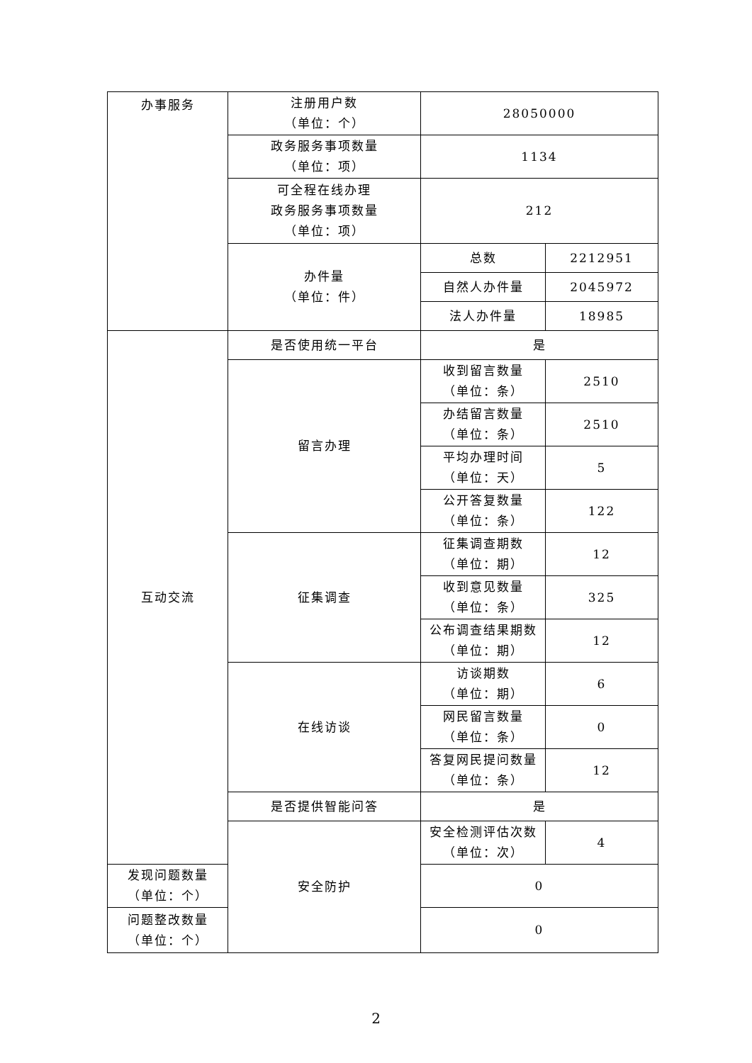| 办事服务 | 注册用户数 （单位：个） | 28050000 | |
| | 政务服务事项数量 （单位：项） | 1134 | |
| | 可全程在线办理 政务服务事项数量 （单位：项） | 212 | |
| | 办件量 （单位：件） | 总数 | 2212951 |
| | | 自然人办件量 | 2045972 |
| | | 法人办件量 | 18985 |
| 互动交流 | 是否使用统一平台 | 是 | |
| | 留言办理 | 收到留言数量 （单位：条） | 2510 |
| | | 办结留言数量 （单位：条） | 2510 |
| | | 平均办理时间 （单位：天） | 5 |
| | | 公开答复数量 （单位：条） | 122 |
| | 征集调查 | 征集调查期数 （单位：期） | 12 |
| | | 收到意见数量 （单位：条） | 325 |
| | | 公布调查结果期数 （单位：期） | 12 |
| | 在线访谈 | 访谈期数 （单位：期） | 6 |
| | | 网民留言数量 （单位：条） | 0 |
| | | 答复网民提问数量 （单位：条） | 12 |
| | 是否提供智能问答 | 是 | |
| | 安全防护 | 安全检测评估次数 （单位：次） | 4 |
| 发现问题数量 （单位：个） | | 0 | |
| 问题整改数量 （单位：个） | | 0 | |
2